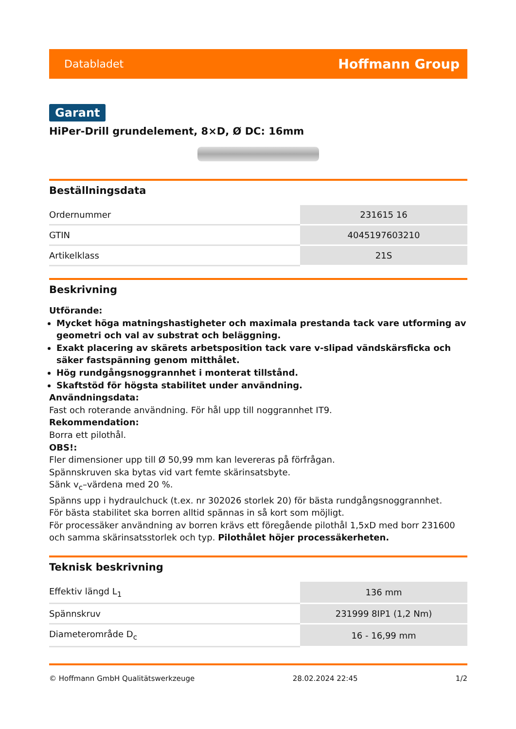Databladet Hoffmann Group
Garant
HiPer-Drill grundelement, 8×D, Ø DC: 16mm
Beställningsdata
| Ordernummer | 231615 16 |
| GTIN | 4045197603210 |
| Artikelklass | 21S |
Beskrivning
Utförande:
Mycket höga matningshastigheter och maximala prestanda tack vare utforming av geometri och val av substrat och beläggning.
Exakt placering av skärets arbetsposition tack vare v-slipad vändskärsficka och säker fastspänning genom mitthålet.
Hög rundgångsnoggrannhet i monterat tillstånd.
Skaftstöd för högsta stabilitet under användning.
Användningsdata:
Fast och roterande användning. För hål upp till noggrannhet IT9.
Rekommendation:
Borra ett pilothål.
OBS!:
Fler dimensioner upp till Ø 50,99 mm kan levereras på förfrågan.
Spännskruven ska bytas vid vart femte skärinsatsbyte.
Sänk v<sub>c</sub>–värdena med 20 %.
Spänns upp i hydraulchuck (t.ex. nr 302026 storlek 20) för bästa rundgångsnoggrannhet.
För bästa stabilitet ska borren alltid spännas in så kort som möjligt.
För processäker användning av borren krävs ett föregående pilothål 1,5xD med borr 231600 och samma skärinsatsstorlek och typ. Pilothålet höjer processäkerheten.
Teknisk beskrivning
| Effektiv längd L<sub>1</sub> | 136 mm |
| Spännskruv | 231999 8IP1 (1,2 Nm) |
| Diameterområde D<sub>c</sub> | 16 - 16,99 mm |
© Hoffmann GmbH Qualitätswerkzeuge 28.02.2024 22:45 1/2